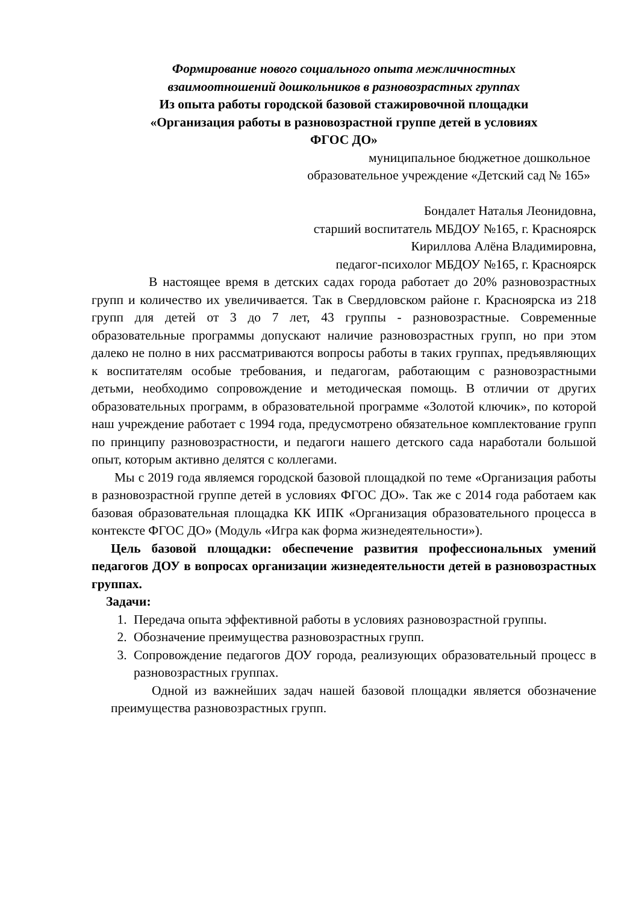Формирование нового социального опыта межличностных
взаимоотношений дошкольников в разновозрастных группах
Из опыта работы городской базовой стажировочной площадки
«Организация работы в разновозрастной группе детей в условиях
ФГОС ДО»
муниципальное бюджетное дошкольное
образовательное учреждение «Детский сад № 165»
Бондалет Наталья Леонидовна,
старший воспитатель МБДОУ №165, г. Красноярск
Кириллова Алёна Владимировна,
педагог-психолог МБДОУ №165, г. Красноярск
В настоящее время в детских садах города работает до 20% разновозрастных групп и количество их увеличивается. Так в Свердловском районе г. Красноярска из 218 групп для детей от 3 до 7 лет, 43 группы - разновозрастные. Современные образовательные программы допускают наличие разновозрастных групп, но при этом далеко не полно в них рассматриваются вопросы работы в таких группах, предъявляющих к воспитателям особые требования, и педагогам, работающим с разновозрастными детьми, необходимо сопровождение и методическая помощь. В отличии от других образовательных программ, в образовательной программе «Золотой ключик», по которой наш учреждение работает с 1994 года, предусмотрено обязательное комплектование групп по принципу разновозрастности, и педагоги нашего детского сада наработали большой опыт, которым активно делятся с коллегами.
Мы с 2019 года являемся городской базовой площадкой по теме «Организация работы в разновозрастной группе детей в условиях ФГОС ДО». Так же с 2014 года работаем как базовая образовательная площадка КК ИПК «Организация образовательного процесса в контексте ФГОС ДО» (Модуль «Игра как форма жизнедеятельности»).
Цель базовой площадки: обеспечение развития профессиональных умений педагогов ДОУ в вопросах организации жизнедеятельности детей в разновозрастных группах.
Задачи:
1. Передача опыта эффективной работы в условиях разновозрастной группы.
2. Обозначение преимущества разновозрастных групп.
3. Сопровождение педагогов ДОУ города, реализующих образовательный процесс в разновозрастных группах.
Одной из важнейших задач нашей базовой площадки является обозначение преимущества разновозрастных групп.